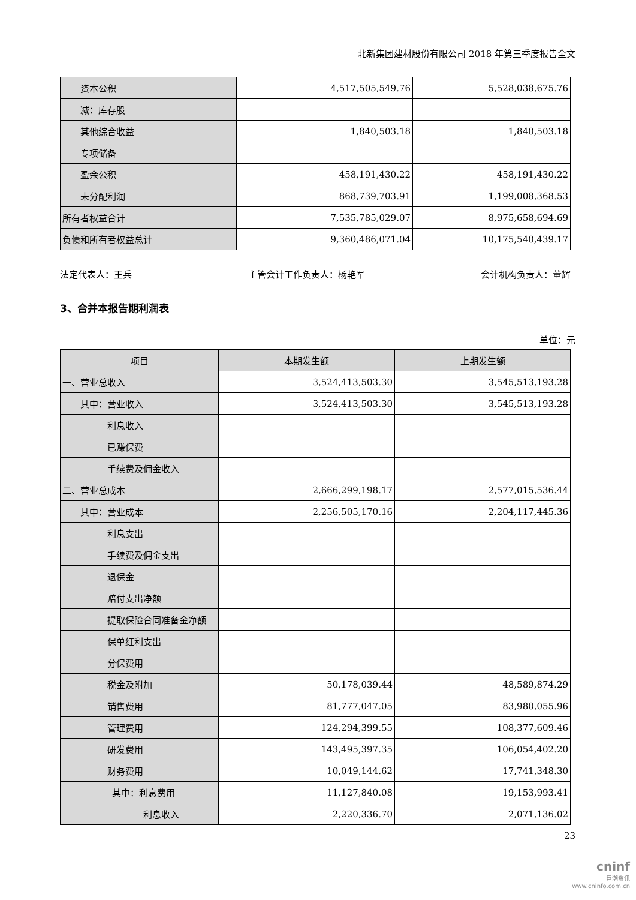北新集团建材股份有限公司 2018 年第三季度报告全文
| 资本公积 | 4,517,505,549.76 | 5,528,038,675.76 |
| 减：库存股 | | |
| 其他综合收益 | 1,840,503.18 | 1,840,503.18 |
| 专项储备 | | |
| 盈余公积 | 458,191,430.22 | 458,191,430.22 |
| 未分配利润 | 868,739,703.91 | 1,199,008,368.53 |
| 所有者权益合计 | 7,535,785,029.07 | 8,975,658,694.69 |
| 负债和所有者权益总计 | 9,360,486,071.04 | 10,175,540,439.17 |
法定代表人：王兵 主管会计工作负责人：杨艳军 会计机构负责人：董辉
3、合并本报告期利润表
单位：元
| 项目 | 本期发生额 | 上期发生额 |
| --- | --- | --- |
| 一、营业总收入 | 3,524,413,503.30 | 3,545,513,193.28 |
| 其中：营业收入 | 3,524,413,503.30 | 3,545,513,193.28 |
| 利息收入 | | |
| 已赚保费 | | |
| 手续费及佣金收入 | | |
| 二、营业总成本 | 2,666,299,198.17 | 2,577,015,536.44 |
| 其中：营业成本 | 2,256,505,170.16 | 2,204,117,445.36 |
| 利息支出 | | |
| 手续费及佣金支出 | | |
| 退保金 | | |
| 赔付支出净额 | | |
| 提取保险合同准备金净额 | | |
| 保单红利支出 | | |
| 分保费用 | | |
| 税金及附加 | 50,178,039.44 | 48,589,874.29 |
| 销售费用 | 81,777,047.05 | 83,980,055.96 |
| 管理费用 | 124,294,399.55 | 108,377,609.46 |
| 研发费用 | 143,495,397.35 | 106,054,402.20 |
| 财务费用 | 10,049,144.62 | 17,741,348.30 |
| 其中：利息费用 | 11,127,840.08 | 19,153,993.41 |
| 利息收入 | 2,220,336.70 | 2,071,136.02 |
23
cninf
巨潮资讯
www.cninfo.com.cn